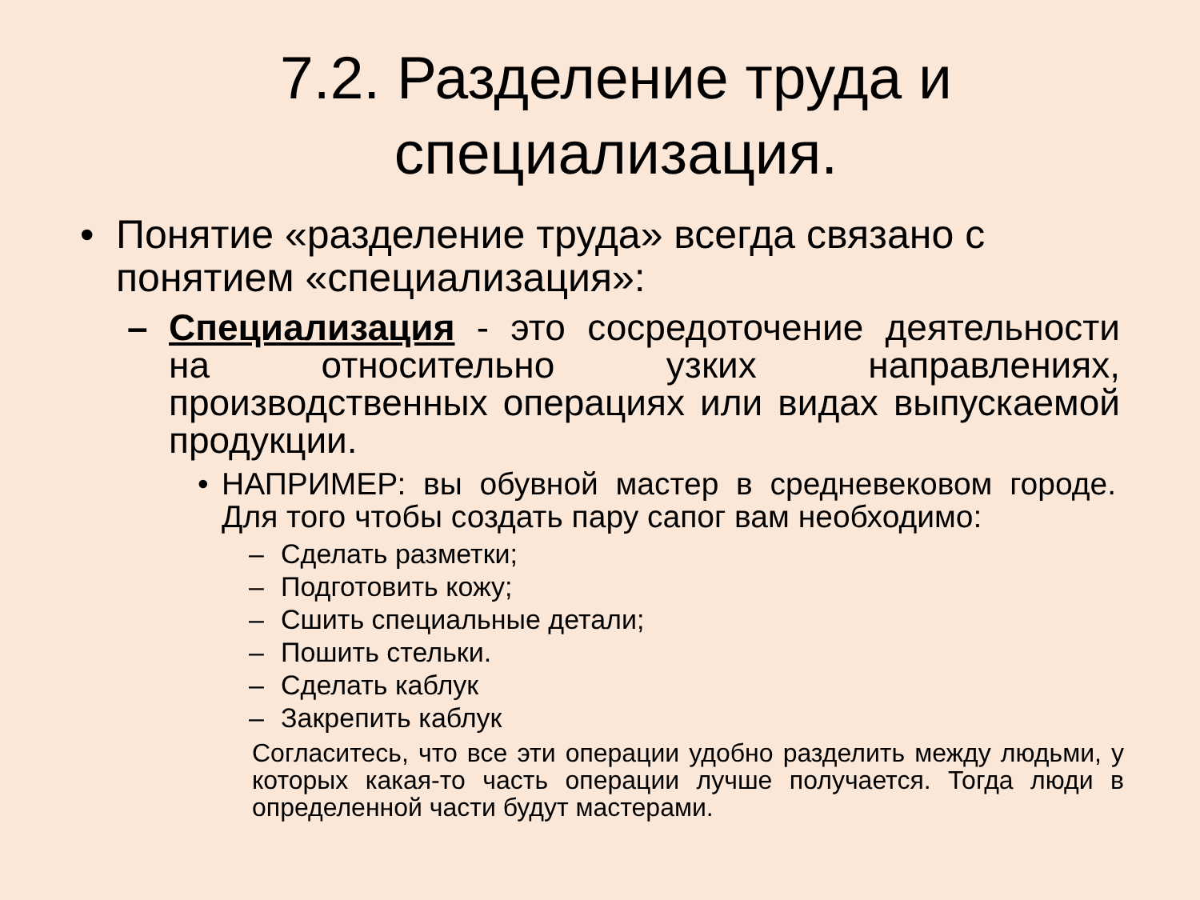7.2. Разделение труда и специализация.
• Понятие «разделение труда» всегда связано с понятием «специализация»:
– Специализация - это сосредоточение деятельности на относительно узких направлениях, производственных операциях или видах выпускаемой продукции.
• НАПРИМЕР: вы обувной мастер в средневековом городе. Для того чтобы создать пару сапог вам необходимо:
– Сделать разметки;
– Подготовить кожу;
– Сшить специальные детали;
– Пошить стельки.
– Сделать каблук
– Закрепить каблук
Согласитесь, что все эти операции удобно разделить между людьми, у которых какая-то часть операции лучше получается. Тогда люди в определенной части будут мастерами.